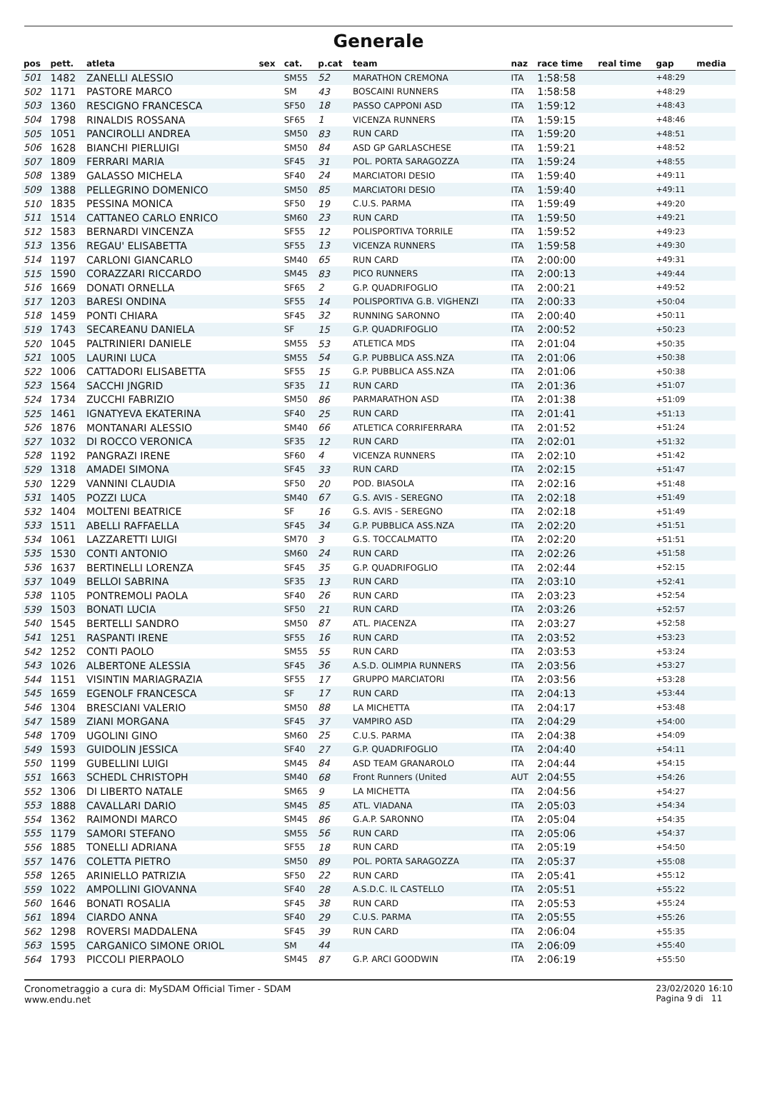Generale
| pos | pett. | atleta | sex | cat. | p.cat | team | naz | race time | real time | gap | media |
| --- | --- | --- | --- | --- | --- | --- | --- | --- | --- | --- | --- |
| 501 | 1482 | ZANELLI ALESSIO | | SM55 | 52 | MARATHON CREMONA | ITA | 1:58:58 | | +48:29 | |
| 502 | 1171 | PASTORE MARCO | | SM | 43 | BOSCAINI RUNNERS | ITA | 1:58:58 | | +48:29 | |
| 503 | 1360 | RESCIGNO FRANCESCA | | SF50 | 18 | PASSO CAPPONI ASD | ITA | 1:59:12 | | +48:43 | |
| 504 | 1798 | RINALDIS ROSSANA | | SF65 | 1 | VICENZA RUNNERS | ITA | 1:59:15 | | +48:46 | |
| 505 | 1051 | PANCIROLLI ANDREA | | SM50 | 83 | RUN CARD | ITA | 1:59:20 | | +48:51 | |
| 506 | 1628 | BIANCHI PIERLUIGI | | SM50 | 84 | ASD GP GARLASCHESE | ITA | 1:59:21 | | +48:52 | |
| 507 | 1809 | FERRARI MARIA | | SF45 | 31 | POL. PORTA SARAGOZZA | ITA | 1:59:24 | | +48:55 | |
| 508 | 1389 | GALASSO MICHELA | | SF40 | 24 | MARCIATORI DESIO | ITA | 1:59:40 | | +49:11 | |
| 509 | 1388 | PELLEGRINO DOMENICO | | SM50 | 85 | MARCIATORI DESIO | ITA | 1:59:40 | | +49:11 | |
| 510 | 1835 | PESSINA MONICA | | SF50 | 19 | C.U.S. PARMA | ITA | 1:59:49 | | +49:20 | |
| 511 | 1514 | CATTANEO CARLO ENRICO | | SM60 | 23 | RUN CARD | ITA | 1:59:50 | | +49:21 | |
| 512 | 1583 | BERNARDI VINCENZA | | SF55 | 12 | POLISPORTIVA TORRILE | ITA | 1:59:52 | | +49:23 | |
| 513 | 1356 | REGAU' ELISABETTA | | SF55 | 13 | VICENZA RUNNERS | ITA | 1:59:58 | | +49:30 | |
| 514 | 1197 | CARLONI GIANCARLO | | SM40 | 65 | RUN CARD | ITA | 2:00:00 | | +49:31 | |
| 515 | 1590 | CORAZZARI RICCARDO | | SM45 | 83 | PICO RUNNERS | ITA | 2:00:13 | | +49:44 | |
| 516 | 1669 | DONATI ORNELLA | | SF65 | 2 | G.P. QUADRIFOGLIO | ITA | 2:00:21 | | +49:52 | |
| 517 | 1203 | BARESI ONDINA | | SF55 | 14 | POLISPORTIVA G.B. VIGHENZI | ITA | 2:00:33 | | +50:04 | |
| 518 | 1459 | PONTI CHIARA | | SF45 | 32 | RUNNING SARONNO | ITA | 2:00:40 | | +50:11 | |
| 519 | 1743 | SECAREANU DANIELA | | SF | 15 | G.P. QUADRIFOGLIO | ITA | 2:00:52 | | +50:23 | |
| 520 | 1045 | PALTRINIERI DANIELE | | SM55 | 53 | ATLETICA MDS | ITA | 2:01:04 | | +50:35 | |
| 521 | 1005 | LAURINI LUCA | | SM55 | 54 | G.P. PUBBLICA ASS.NZA | ITA | 2:01:06 | | +50:38 | |
| 522 | 1006 | CATTADORI ELISABETTA | | SF55 | 15 | G.P. PUBBLICA ASS.NZA | ITA | 2:01:06 | | +50:38 | |
| 523 | 1564 | SACCHI JNGRID | | SF35 | 11 | RUN CARD | ITA | 2:01:36 | | +51:07 | |
| 524 | 1734 | ZUCCHI FABRIZIO | | SM50 | 86 | PARMARATHON ASD | ITA | 2:01:38 | | +51:09 | |
| 525 | 1461 | IGNATYEVA EKATERINA | | SF40 | 25 | RUN CARD | ITA | 2:01:41 | | +51:13 | |
| 526 | 1876 | MONTANARI ALESSIO | | SM40 | 66 | ATLETICA CORRIFERRARA | ITA | 2:01:52 | | +51:24 | |
| 527 | 1032 | DI ROCCO VERONICA | | SF35 | 12 | RUN CARD | ITA | 2:02:01 | | +51:32 | |
| 528 | 1192 | PANGRAZI IRENE | | SF60 | 4 | VICENZA RUNNERS | ITA | 2:02:10 | | +51:42 | |
| 529 | 1318 | AMADEI SIMONA | | SF45 | 33 | RUN CARD | ITA | 2:02:15 | | +51:47 | |
| 530 | 1229 | VANNINI CLAUDIA | | SF50 | 20 | POD. BIASOLA | ITA | 2:02:16 | | +51:48 | |
| 531 | 1405 | POZZI LUCA | | SM40 | 67 | G.S. AVIS - SEREGNO | ITA | 2:02:18 | | +51:49 | |
| 532 | 1404 | MOLTENI BEATRICE | | SF | 16 | G.S. AVIS - SEREGNO | ITA | 2:02:18 | | +51:49 | |
| 533 | 1511 | ABELLI RAFFAELLA | | SF45 | 34 | G.P. PUBBLICA ASS.NZA | ITA | 2:02:20 | | +51:51 | |
| 534 | 1061 | LAZZARETTI LUIGI | | SM70 | 3 | G.S. TOCCALMATTO | ITA | 2:02:20 | | +51:51 | |
| 535 | 1530 | CONTI ANTONIO | | SM60 | 24 | RUN CARD | ITA | 2:02:26 | | +51:58 | |
| 536 | 1637 | BERTINELLI LORENZA | | SF45 | 35 | G.P. QUADRIFOGLIO | ITA | 2:02:44 | | +52:15 | |
| 537 | 1049 | BELLOI SABRINA | | SF35 | 13 | RUN CARD | ITA | 2:03:10 | | +52:41 | |
| 538 | 1105 | PONTREMOLI PAOLA | | SF40 | 26 | RUN CARD | ITA | 2:03:23 | | +52:54 | |
| 539 | 1503 | BONATI LUCIA | | SF50 | 21 | RUN CARD | ITA | 2:03:26 | | +52:57 | |
| 540 | 1545 | BERTELLI SANDRO | | SM50 | 87 | ATL. PIACENZA | ITA | 2:03:27 | | +52:58 | |
| 541 | 1251 | RASPANTI IRENE | | SF55 | 16 | RUN CARD | ITA | 2:03:52 | | +53:23 | |
| 542 | 1252 | CONTI PAOLO | | SM55 | 55 | RUN CARD | ITA | 2:03:53 | | +53:24 | |
| 543 | 1026 | ALBERTONE ALESSIA | | SF45 | 36 | A.S.D. OLIMPIA RUNNERS | ITA | 2:03:56 | | +53:27 | |
| 544 | 1151 | VISINTIN MARIAGRAZIA | | SF55 | 17 | GRUPPO MARCIATORI | ITA | 2:03:56 | | +53:28 | |
| 545 | 1659 | EGENOLF FRANCESCA | | SF | 17 | RUN CARD | ITA | 2:04:13 | | +53:44 | |
| 546 | 1304 | BRESCIANI VALERIO | | SM50 | 88 | LA MICHETTA | ITA | 2:04:17 | | +53:48 | |
| 547 | 1589 | ZIANI MORGANA | | SF45 | 37 | VAMPIRO ASD | ITA | 2:04:29 | | +54:00 | |
| 548 | 1709 | UGOLINI GINO | | SM60 | 25 | C.U.S. PARMA | ITA | 2:04:38 | | +54:09 | |
| 549 | 1593 | GUIDOLIN JESSICA | | SF40 | 27 | G.P. QUADRIFOGLIO | ITA | 2:04:40 | | +54:11 | |
| 550 | 1199 | GUBELLINI LUIGI | | SM45 | 84 | ASD TEAM GRANAROLO | ITA | 2:04:44 | | +54:15 | |
| 551 | 1663 | SCHEDL CHRISTOPH | | SM40 | 68 | Front Runners (United | AUT | 2:04:55 | | +54:26 | |
| 552 | 1306 | DI LIBERTO NATALE | | SM65 | 9 | LA MICHETTA | ITA | 2:04:56 | | +54:27 | |
| 553 | 1888 | CAVALLARI DARIO | | SM45 | 85 | ATL. VIADANA | ITA | 2:05:03 | | +54:34 | |
| 554 | 1362 | RAIMONDI MARCO | | SM45 | 86 | G.A.P. SARONNO | ITA | 2:05:04 | | +54:35 | |
| 555 | 1179 | SAMORI STEFANO | | SM55 | 56 | RUN CARD | ITA | 2:05:06 | | +54:37 | |
| 556 | 1885 | TONELLI ADRIANA | | SF55 | 18 | RUN CARD | ITA | 2:05:19 | | +54:50 | |
| 557 | 1476 | COLETTA PIETRO | | SM50 | 89 | POL. PORTA SARAGOZZA | ITA | 2:05:37 | | +55:08 | |
| 558 | 1265 | ARINIELLO PATRIZIA | | SF50 | 22 | RUN CARD | ITA | 2:05:41 | | +55:12 | |
| 559 | 1022 | AMPOLLINI GIOVANNA | | SF40 | 28 | A.S.D.C. IL CASTELLO | ITA | 2:05:51 | | +55:22 | |
| 560 | 1646 | BONATI ROSALIA | | SF45 | 38 | RUN CARD | ITA | 2:05:53 | | +55:24 | |
| 561 | 1894 | CIARDO ANNA | | SF40 | 29 | C.U.S. PARMA | ITA | 2:05:55 | | +55:26 | |
| 562 | 1298 | ROVERSI MADDALENA | | SF45 | 39 | RUN CARD | ITA | 2:06:04 | | +55:35 | |
| 563 | 1595 | CARGANICO SIMONE ORIOL | | SM | 44 | | ITA | 2:06:09 | | +55:40 | |
| 564 | 1793 | PICCOLI PIERPAOLO | | SM45 | 87 | G.P. ARCI GOODWIN | ITA | 2:06:19 | | +55:50 | |
Cronometraggio a cura di: MySDAM Official Timer - SDAM
www.endu.net
23/02/2020 16:10
Pagina 9 di 11